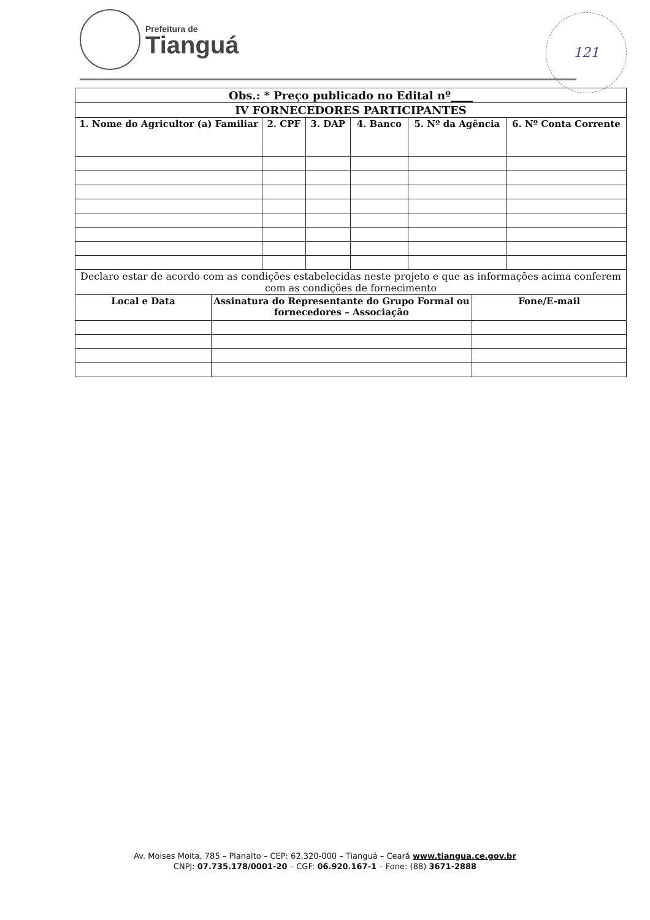Prefeitura de
Tianguá
121
| Obs.: * Preço publicado no Edital nº____ | | | | | |
| --- | --- | --- | --- | --- | --- |
| IV FORNECEDORES PARTICIPANTES | | | | | |
| 1. Nome do Agricultor (a) Familiar | 2. CPF | 3. DAP | 4. Banco | 5. Nº da Agência | 6. Nº Conta Corrente |
| Declaro estar de acordo com as condições estabelecidas neste projeto e que as informações acima conferem com as condições de fornecimento | | | | | |
| Local e Data | Assinatura do Representante do Grupo Formal ou fornecedores – Associação | Fone/E-mail |
| --- | --- | --- |
Av. Moises Moita, 785 – Planalto – CEP: 62.320-000 – Tianguá – Ceará www.tiangua.ce.gov.br
CNPJ: 07.735.178/0001-20 – CGF: 06.920.167-1 – Fone: (88) 3671-2888